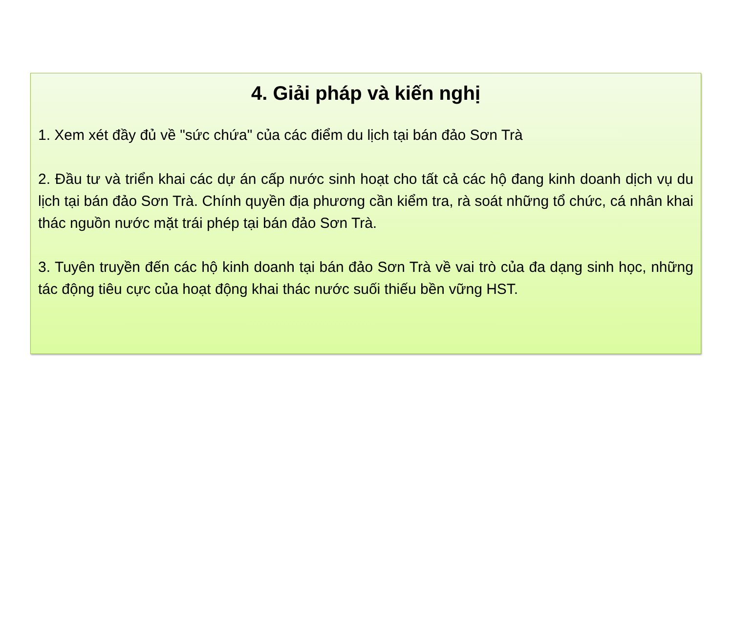4. Giải pháp và kiến nghị
1. Xem xét đầy đủ về "sức chứa" của các điểm du lịch tại bán đảo Sơn Trà
2. Đầu tư và triển khai các dự án cấp nước sinh hoạt cho tất cả các hộ đang kinh doanh dịch vụ du lịch tại bán đảo Sơn Trà. Chính quyền địa phương cần kiểm tra, rà soát những tổ chức, cá nhân khai thác nguồn nước mặt trái phép tại bán đảo Sơn Trà.
3. Tuyên truyền đến các hộ kinh doanh tại bán đảo Sơn Trà về vai trò của đa dạng sinh học, những tác động tiêu cực của hoạt động khai thác nước suối thiếu bền vững HST.